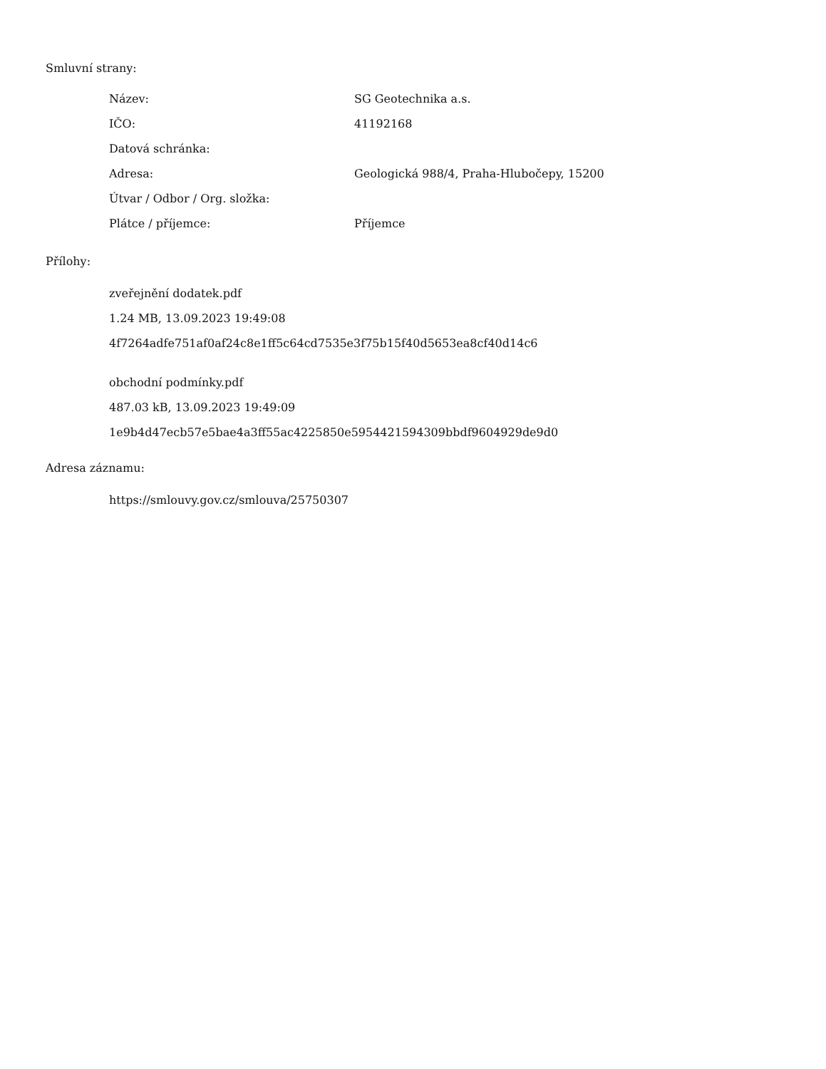Smluvní strany:
| Název: | SG Geotechnika a.s. |
| IČO: | 41192168 |
| Datová schránka: | |
| Adresa: | Geologická 988/4, Praha-Hlubočepy, 15200 |
| Útvar / Odbor / Org. složka: | |
| Plátce / příjemce: | Příjemce |
Přílohy:
zveřejnění dodatek.pdf
1.24 MB, 13.09.2023 19:49:08
4f7264adfe751af0af24c8e1ff5c64cd7535e3f75b15f40d5653ea8cf40d14c6
obchodní podmínky.pdf
487.03 kB, 13.09.2023 19:49:09
1e9b4d47ecb57e5bae4a3ff55ac4225850e5954421594309bbdf9604929de9d0
Adresa záznamu:
https://smlouvy.gov.cz/smlouva/25750307